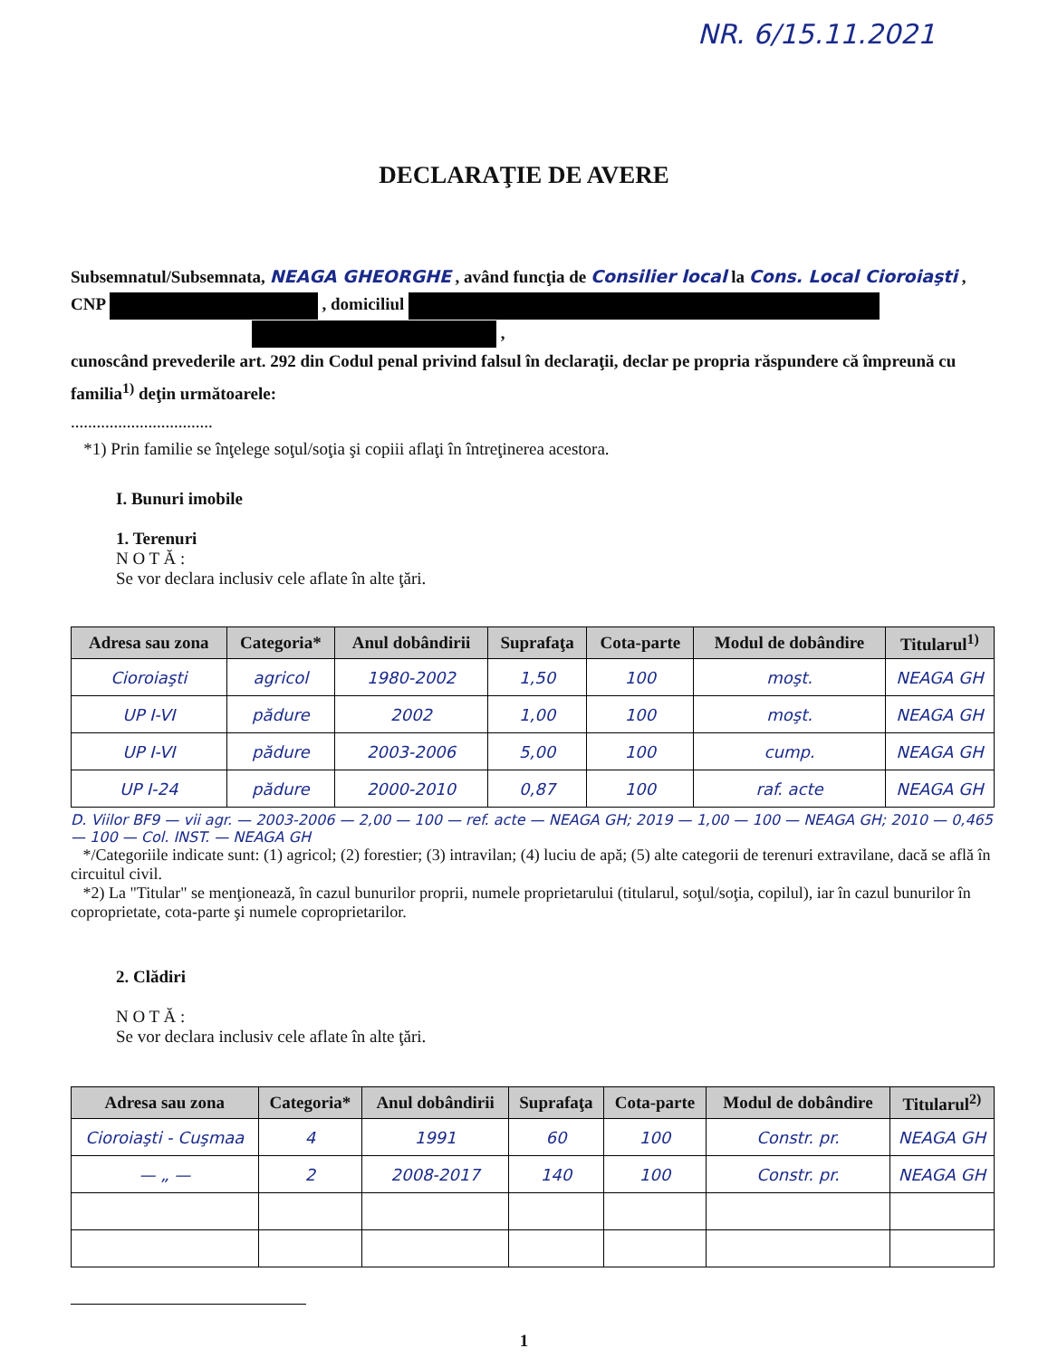NR. 6/15.11.2021
DECLARAŢIE DE AVERE
Subsemnatul/Subsemnata, NEAGA GHEORGHE , având funcţia de Consilier local la Cons. Local Cioroiaşti ,
CNP , domiciliul
,
cunoscând prevederile art. 292 din Codul penal privind falsul în declaraţii, declar pe propria răspundere că împreună cu familia<sup>1)</sup> deţin următoarele:
.................................
*1) Prin familie se înţelege soţul/soţia şi copiii aflaţi în întreţinerea acestora.
I. Bunuri imobile
1. Terenuri
N O T Ă :
Se vor declara inclusiv cele aflate în alte ţări.
| Adresa sau zona | Categoria* | Anul dobândirii | Suprafaţa | Cota-parte | Modul de dobândire | Titularul<sup>1)</sup> |
| --- | --- | --- | --- | --- | --- | --- |
| Cioroiaşti | agricol | 1980-2002 | 1,50 | 100 | moşt. | NEAGA GH |
| UP I-VI | pădure | 2002 | 1,00 | 100 | moşt. | NEAGA GH |
| UP I-VI | pădure | 2003-2006 | 5,00 | 100 | cump. | NEAGA GH |
| UP I-24 | pădure | 2000-2010 | 0,87 | 100 | raf. acte | NEAGA GH |
D. Viilor BF9 — vii agr. — 2003-2006 — 2,00 — 100 — ref. acte — NEAGA GH; 2019 — 1,00 — 100 — NEAGA GH; 2010 — 0,465 — 100 — Col. INST. — NEAGA GH
*/Categoriile indicate sunt: (1) agricol; (2) forestier; (3) intravilan; (4) luciu de apă; (5) alte categorii de terenuri extravilane, dacă se află în circuitul civil.
*2) La "Titular" se menţionează, în cazul bunurilor proprii, numele proprietarului (titularul, soţul/soţia, copilul), iar în cazul bunurilor în coproprietate, cota-parte şi numele coproprietarilor.
2. Clădiri
N O T Ă :
Se vor declara inclusiv cele aflate în alte ţări.
| Adresa sau zona | Categoria* | Anul dobândirii | Suprafaţa | Cota-parte | Modul de dobândire | Titularul<sup>2)</sup> |
| --- | --- | --- | --- | --- | --- | --- |
| Cioroiaşti - Cuşmaa | 4 | 1991 | 60 | 100 | Constr. pr. | NEAGA GH |
| — „ — | 2 | 2008-2017 | 140 | 100 | Constr. pr. | NEAGA GH |
1